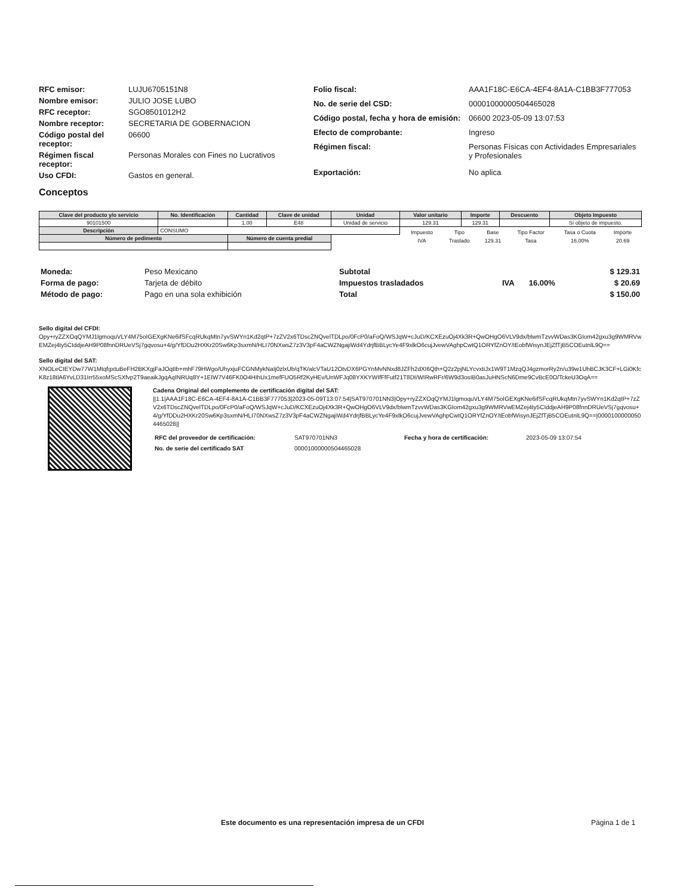| RFC emisor: | LUJU6705151N8 |
| Nombre emisor: | JULIO JOSE LUBO |
| RFC receptor: | SGO8501012H2 |
| Nombre receptor: | SECRETARIA DE GOBERNACION |
| Código postal del receptor: | 06600 |
| Régimen fiscal receptor: | Personas Morales con Fines no Lucrativos |
| Uso CFDI: | Gastos en general. |
| Folio fiscal: | AAA1F18C-E6CA-4EF4-8A1A-C1BB3F777053 |
| No. de serie del CSD: | 00001000000504465028 |
| Código postal, fecha y hora de emisión: | 06600 2023-05-09 13:07:53 |
| Efecto de comprobante: | Ingreso |
| Régimen fiscal: | Personas Físicas con Actividades Empresariales y Profesionales |
| Exportación: | No aplica |
Conceptos
| Clave del producto y/o servicio | No. Identificación | Cantidad | Clave de unidad | Unidad | Valor unitario | Importe | Descuento | Objeto Impuesto |
| --- | --- | --- | --- | --- | --- | --- | --- | --- |
| 90101500 | | 1.00 | E48 | Unidad de servicio | 129.31 | 129.31 | | Sí objeto de impuesto. |
| Descripción | CONSUMO | | | | / Impuesto / Tipo / Base / Tipo Factor / Tasa o Cuota / Importe / / IVA / Traslado / 129.31 / Tasa / 16.00% / 20.69 / | | | |
| Número de pedimento | | Número de cuenta predial | | | | | | |
| Moneda: | Peso Mexicano |
| Forma de pago: | Tarjeta de débito |
| Método de pago: | Pago en una sola exhibición |
| Subtotal | | | $ 129.31 |
| Impuestos trasladados | IVA | 16.00% | $ 20.69 |
| Total | | | $ 150.00 |
Sello digital del CFDI:
Opy+ryZZXOqQYMJ1lgmoquVLY4M75oIGEXgKNe6ifSFcqRUkqMtn7yvSWYn1Kd2qtP+7zZV2x6TDscZNQvelTDLpo/0FcP0/aFoQ/WSJqW+cJuD/KCXEzuOj4Xk3R+QwOHgO6VLV9dx/blwmTzvvWDas3KGIom42gxu3g9WMRVwEMZej4ty5CIddjeAH9P08fnnDRUeVSj7gqvosu+4/g/YfDDu2HXKr20Sw6Kp3sxmN/HLI70NXwsZ7z3V3pF4aCWZNgajiWd4YdrjfBBLycYe4F9xlkO6cujJvewVAghpCwtQ1ORYfZnOY/tEobfWisynJEjZfTjB5COEutnlL9Q==
Sello digital del SAT:
XNOLeCIEYDw77W1MtqfgxtuBeFH2BKXgjFaJOqtIb+mhF79HWgo/UhyxjuFCGNMykNaIj0zlxUb/qTK/alcVTaU12OtvDX6PGYnMvNNxd8JZFh2dXI6Qth+Q2z2pjNLYcvxtiJx1W9T1MzqQJ4gzmorRy2n/u39w1UhBCJK3CF+LGi0KfcK8z18tlA6YvLD31Irr55xoMScSXfvp2T9aeaikJgqAqINRUq8Y+1EIW7V46FK0O4HIhUx1mefFUO5Rf2KyHEv/UnWFJq08YXKYWIfFfFutf21T8DI/WIRwRFr/6W9d3osIB0asJuHNScN6Dme9CvBcE0O/TckeU3OqA==
Cadena Original del complemento de certificación digital del SAT:
||1.1|AAA1F18C-E6CA-4EF4-8A1A-C1BB3F777053|2023-05-09T13:07:54|SAT970701NN3|Opy+ryZZXOqQYMJ1lgmoquVLY4M75oIGEXgKNe6ifSFcqRUkqMtn7yvSWYn1Kd2qtP+7zZV2x6TDscZNQvelTDLpo/0FcP0/aFoQ/WSJqW+cJuD/KCXEzuOj4Xk3R+QwOHgO6VLV9dx/blwmTzvvWDas3KGIom42gxu3g9WMRVwEMZej4ty5CIddjeAH9P08fnnDRUeVSj7gqvosu+4/g/YfDDu2HXKr20Sw6Kp3sxmN/HLI70NXwsZ7z3V3pF4aCWZNgajiWd4YdrjfBBLycYe4F9xlkO6cujJvewVAghpCwtQ1ORYfZnOY/tEobfWisynJEjZfTjB5COEutnlL9Q==|00001000000504465028||
| RFC del proveedor de certificación: | SAT970701NN3 | Fecha y hora de certificación: | 2023-05-09 13:07:54 |
| No. de serie del certificado SAT | 00001000000504465028 | | |
Este documento es una representación impresa de un CFDI Página 1 de 1